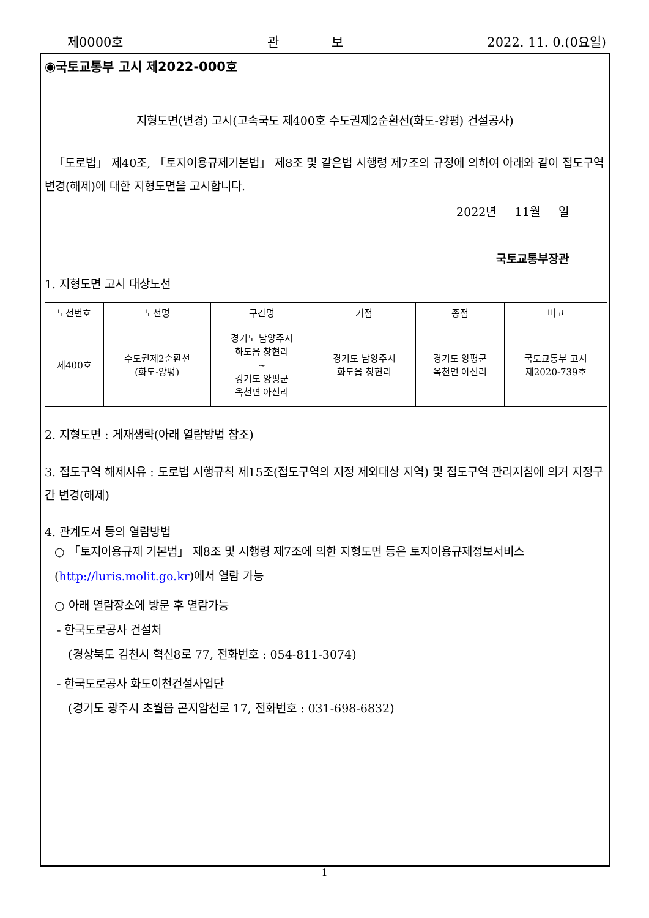제0000호 관 보 2022. 11. 0.(0요일)
◉국토교통부 고시 제2022-000호
지형도면(변경) 고시(고속국도 제400호 수도권제2순환선(화도-양평) 건설공사)
「도로법」 제40조, 「토지이용규제기본법」 제8조 및 같은법 시행령 제7조의 규정에 의하여 아래와 같이 접도구역 변경(해제)에 대한 지형도면을 고시합니다.
2022년 11월 일
국토교통부장관
1. 지형도면 고시 대상노선
| 노선번호 | 노선명 | 구간명 | 기점 | 종점 | 비고 |
| --- | --- | --- | --- | --- | --- |
| 제400호 | 수도권제2순환선 (화도-양평) | 경기도 남양주시 화도읍 창현리 ~ 경기도 양평군 옥천면 아신리 | 경기도 남양주시 화도읍 창현리 | 경기도 양평군 옥천면 아신리 | 국토교통부 고시 제2020-739호 |
2. 지형도면 : 게재생략(아래 열람방법 참조)
3. 접도구역 해제사유 : 도로법 시행규칙 제15조(접도구역의 지정 제외대상 지역) 및 접도구역 관리지침에 의거 지정구간 변경(해제)
4. 관계도서 등의 열람방법
○ 「토지이용규제 기본법」 제8조 및 시행령 제7조에 의한 지형도면 등은 토지이용규제정보서비스(http://luris.molit.go.kr)에서 열람 가능
○ 아래 열람장소에 방문 후 열람가능
- 한국도로공사 건설처
(경상북도 김천시 혁신8로 77, 전화번호 : 054-811-3074)
- 한국도로공사 화도이천건설사업단
(경기도 광주시 초월읍 곤지암천로 17, 전화번호 : 031-698-6832)
1